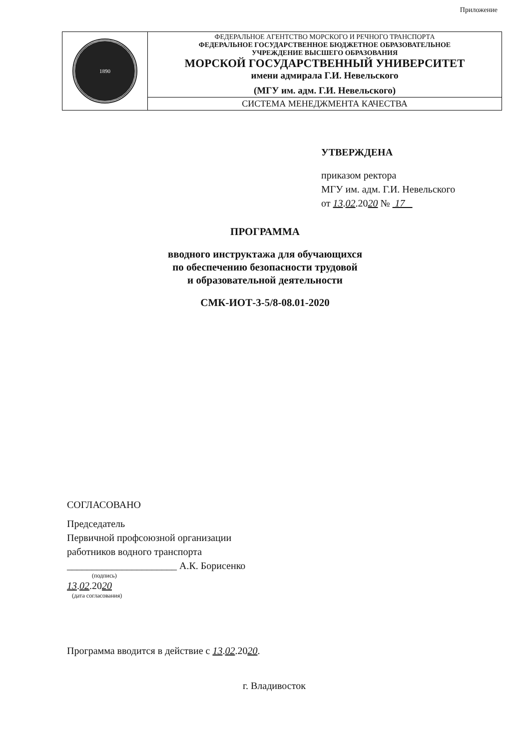Приложение
| 1890 | ФЕДЕРАЛЬНОЕ АГЕНТСТВО МОРСКОГО И РЕЧНОГО ТРАНСПОРТА ФЕДЕРАЛЬНОЕ ГОСУДАРСТВЕННОЕ БЮДЖЕТНОЕ ОБРАЗОВАТЕЛЬНОЕ УЧРЕЖДЕНИЕ ВЫСШЕГО ОБРАЗОВАНИЯ МОРСКОЙ ГОСУДАРСТВЕННЫЙ УНИВЕРСИТЕТ имени адмирала Г.И. Невельского (МГУ им. адм. Г.И. Невельского) |
| | СИСТЕМА МЕНЕДЖМЕНТА КАЧЕСТВА |
УТВЕРЖДЕНА
приказом ректора
МГУ им. адм. Г.И. Невельского
от 13.02.2020 № 17
ПРОГРАММА
вводного инструктажа для обучающихся
по обеспечению безопасности трудовой
и образовательной деятельности
СМК-ИОТ-3-5/8-08.01-2020
СОГЛАСОВАНО
Председатель
Первичной профсоюзной организации
работников водного транспорта
______________________ А.К. Борисенко
(подпись)
13.02.2020
(дата согласования)
Программа вводится в действие с 13.02.2020.
г. Владивосток